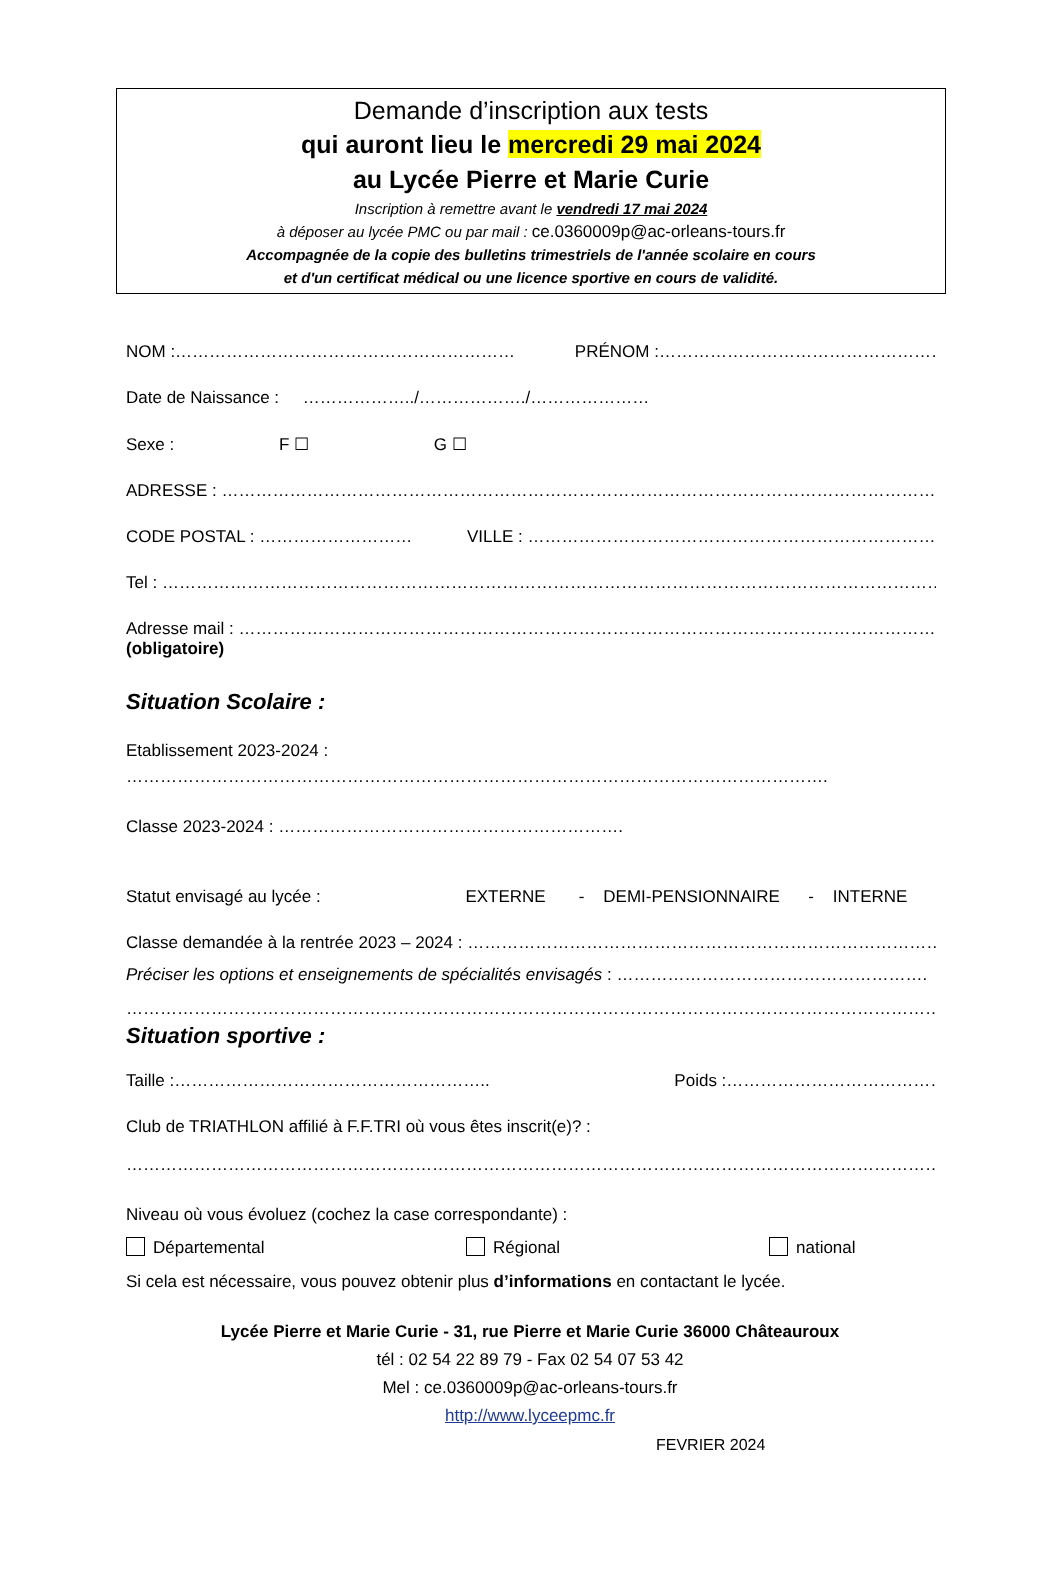Demande d’inscription aux tests
qui auront lieu le mercredi 29 mai 2024
au Lycée Pierre et Marie Curie
Inscription à remettre avant le vendredi 17 mai 2024
à déposer au lycée PMC ou par mail : ce.0360009p@ac-orleans-tours.fr
Accompagnée de la copie des bulletins trimestriels de l'année scolaire en cours
et d'un certificat médical ou une licence sportive en cours de validité.
NOM :…………………………………………………… PRÉNOM :…………………………………………………………..
Date de Naissance : ………………../………………./…………………
Sexe : F ☐ G ☐
ADRESSE : ……………………………………………………………………………………………………………………………
CODE POSTAL : ……………………… VILLE : ……………………………………………………………………….
Tel : ……………………………………………………………………………………………………………………………….
Adresse mail : …………………………………………………………………………………………………………………
(obligatoire)
Situation Scolaire :
Etablissement 2023-2024 :
…………………………………………………………………………………………………………….
Classe 2023-2024 : …………………………………………………….
Statut envisagé au lycée : EXTERNE - DEMI-PENSIONNAIRE - INTERNE
Classe demandée à la rentrée 2023 – 2024 : ………………………………………………………………………….
Préciser les options et enseignements de spécialités envisagés : ……………………………………………….
……………………………………………………………………………………………………………………………………
Situation sportive :
Taille :……………………………………………….. Poids :……………………………………………
Club de TRIATHLON affilié à F.F.TRI où vous êtes inscrit(e)? :
……………………………………………………………………………………………………………………………………
Niveau où vous évoluez (cochez la case correspondante) :
Départemental Régional national
Si cela est nécessaire, vous pouvez obtenir plus d’informations en contactant le lycée.
Lycée Pierre et Marie Curie - 31, rue Pierre et Marie Curie 36000 Châteauroux
tél : 02 54 22 89 79 - Fax 02 54 07 53 42
Mel : ce.0360009p@ac-orleans-tours.fr
http://www.lyceepmc.fr
FEVRIER 2024